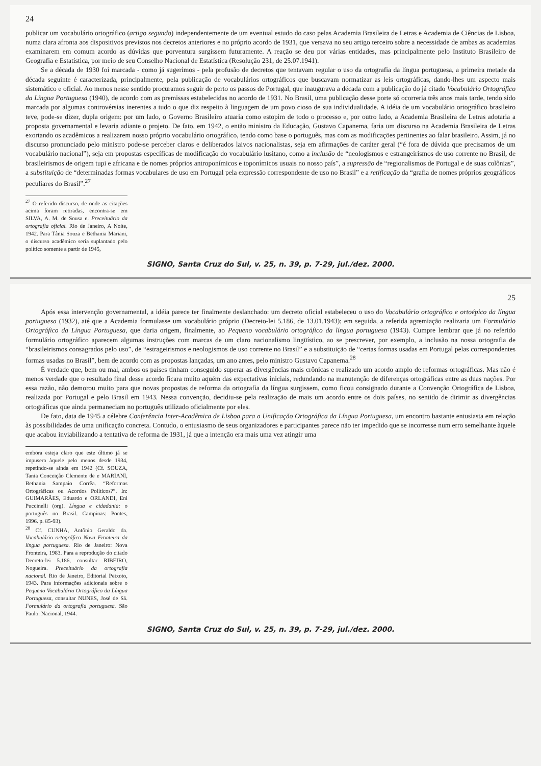24
publicar um vocabulário ortográfico (artigo segundo) independentemente de um eventual estudo do caso pelas Academia Brasileira de Letras e Academia de Ciências de Lisboa, numa clara afronta aos dispositivos previstos nos decretos anteriores e no próprio acordo de 1931, que versava no seu artigo terceiro sobre a necessidade de ambas as academias examinarem em comum acordo as dúvidas que porventura surgissem futuramente. A reação se deu por várias entidades, mas principalmente pelo Instituto Brasileiro de Geografia e Estatística, por meio de seu Conselho Nacional de Estatística (Resolução 231, de 25.07.1941).
Se a década de 1930 foi marcada - como já sugerimos - pela profusão de decretos que tentavam regular o uso da ortografia da língua portuguesa, a primeira metade da década seguinte é caracterizada, principalmente, pela publicação de vocabulários ortográficos que buscavam normatizar as leis ortográficas, dando-lhes um aspecto mais sistemático e oficial. Ao menos nesse sentido procuramos seguir de perto os passos de Portugal, que inaugurava a década com a publicação do já citado Vocabulário Ortográfico da Língua Portuguesa (1940), de acordo com as premissas estabelecidas no acordo de 1931. No Brasil, uma publicação desse porte só ocorreria três anos mais tarde, tendo sido marcada por algumas controvérsias inerentes a tudo o que diz respeito à linguagem de um povo cioso de sua individualidade. A idéia de um vocabulário ortográfico brasileiro teve, pode-se dizer, dupla origem: por um lado, o Governo Brasileiro atuaria como estopim de todo o processo e, por outro lado, a Academia Brasileira de Letras adotaria a proposta governamental e levaria adiante o projeto. De fato, em 1942, o então ministro da Educação, Gustavo Capanema, faria um discurso na Academia Brasileira de Letras exortando os acadêmicos a realizarem nosso próprio vocabulário ortográfico, tendo como base o português, mas com as modificações pertinentes ao falar brasileiro. Assim, já no discurso pronunciado pelo ministro pode-se perceber claros e deliberados laivos nacionalistas, seja em afirmações de caráter geral (“é fora de dúvida que precisamos de um vocabulário nacional”), seja em propostas específicas de modificação do vocabulário lusitano, como a inclusão de “neologismos e estrangeirismos de uso corrente no Brasil, de brasileirismos de origem tupi e africana e de nomes próprios antroponímicos e toponímicos usuais no nosso país”, a supressão de “regionalismos de Portugal e de suas colônias”, a substituição de “determinadas formas vocabulares de uso em Portugal pela expressão correspondente de uso no Brasil” e a retificação da “grafia de nomes próprios geográficos peculiares do Brasil”.<sup>27</sup>
<sup>27</sup> O referido discurso, de onde as citações acima foram retiradas, encontra-se em SILVA, A. M. de Sousa e. Preceituário da ortografia oficial. Rio de Janeiro, A Noite, 1942. Para Tânia Souza e Bethania Mariani, o discurso acadêmico seria suplantado pelo político somente a partir de 1945,
SIGNO, Santa Cruz do Sul, v. 25, n. 39, p. 7-29, jul./dez. 2000.
25
Após essa intervenção governamental, a idéia parece ter finalmente deslanchado: um decreto oficial estabeleceu o uso do Vocabulário ortográfico e ortoépico da língua portuguesa (1932), até que a Academia formulasse um vocabulário próprio (Decreto-lei 5.186, de 13.01.1943); em seguida, a referida agremiação realizaria um Formulário Ortográfico da Língua Portuguesa, que daria origem, finalmente, ao Pequeno vocabulário ortográfico da língua portuguesa (1943). Cumpre lembrar que já no referido formulário ortográfico aparecem algumas instruções com marcas de um claro nacionalismo lingüístico, ao se prescrever, por exemplo, a inclusão na nossa ortografia de “brasileirismos consagrados pelo uso”, de “estrageirismos e neologismos de uso corrente no Brasil” e a substituição de “certas formas usadas em Portugal pelas correspondentes formas usadas no Brasil”, bem de acordo com as propostas lançadas, um ano antes, pelo ministro Gustavo Capanema.<sup>28</sup>
É verdade que, bem ou mal, ambos os países tinham conseguido superar as divergências mais crônicas e realizado um acordo amplo de reformas ortográficas. Mas não é menos verdade que o resultado final desse acordo ficara muito aquém das expectativas iniciais, redundando na manutenção de diferenças ortográficas entre as duas nações. Por essa razão, não demorou muito para que novas propostas de reforma da ortografia da língua surgissem, como ficou consignado durante a Convenção Ortográfica de Lisboa, realizada por Portugal e pelo Brasil em 1943. Nessa convenção, decidiu-se pela realização de mais um acordo entre os dois países, no sentido de dirimir as divergências ortográficas que ainda permaneciam no português utilizado oficialmente por eles.
De fato, data de 1945 a célebre Conferência Inter-Acadêmica de Lisboa para a Unificação Ortográfica da Língua Portuguesa, um encontro bastante entusiasta em relação às possibilidades de uma unificação concreta. Contudo, o entusiasmo de seus organizadores e participantes parece não ter impedido que se incorresse num erro semelhante àquele que acabou inviabilizando a tentativa de reforma de 1931, já que a intenção era mais uma vez atingir uma
embora esteja claro que este último já se impusera àquele pelo menos desde 1934, repetindo-se ainda em 1942 (Cf. SOUZA, Tania Conceição Clemente de e MARIANI, Bethania Sampaio Corrêa. “Reformas Ortográficas ou Acordos Políticos?”. In: GUIMARÃES, Eduardo e ORLANDI, Eni Puccinelli (org). Língua e cidadania: o português no Brasil. Campinas: Pontes, 1996. p. 85-93).
<sup>28</sup> Cf. CUNHA, Antônio Geraldo da. Vocabulário ortográfico Nova Fronteira da língua portuguesa. Rio de Janeiro: Nova Fronteira, 1983. Para a reprodução do citado Decreto-lei 5.186, consultar RIBEIRO, Nogueira. Preceituário da ortografia nacional. Rio de Janeiro, Editorial Peixoto, 1943. Para informações adicionais sobre o Pequeno Vocabulário Ortográfico da Língua Portuguesa, consultar NUNES, José de Sá. Formulário da ortografia portuguesa. São Paulo: Nacional, 1944.
SIGNO, Santa Cruz do Sul, v. 25, n. 39, p. 7-29, jul./dez. 2000.